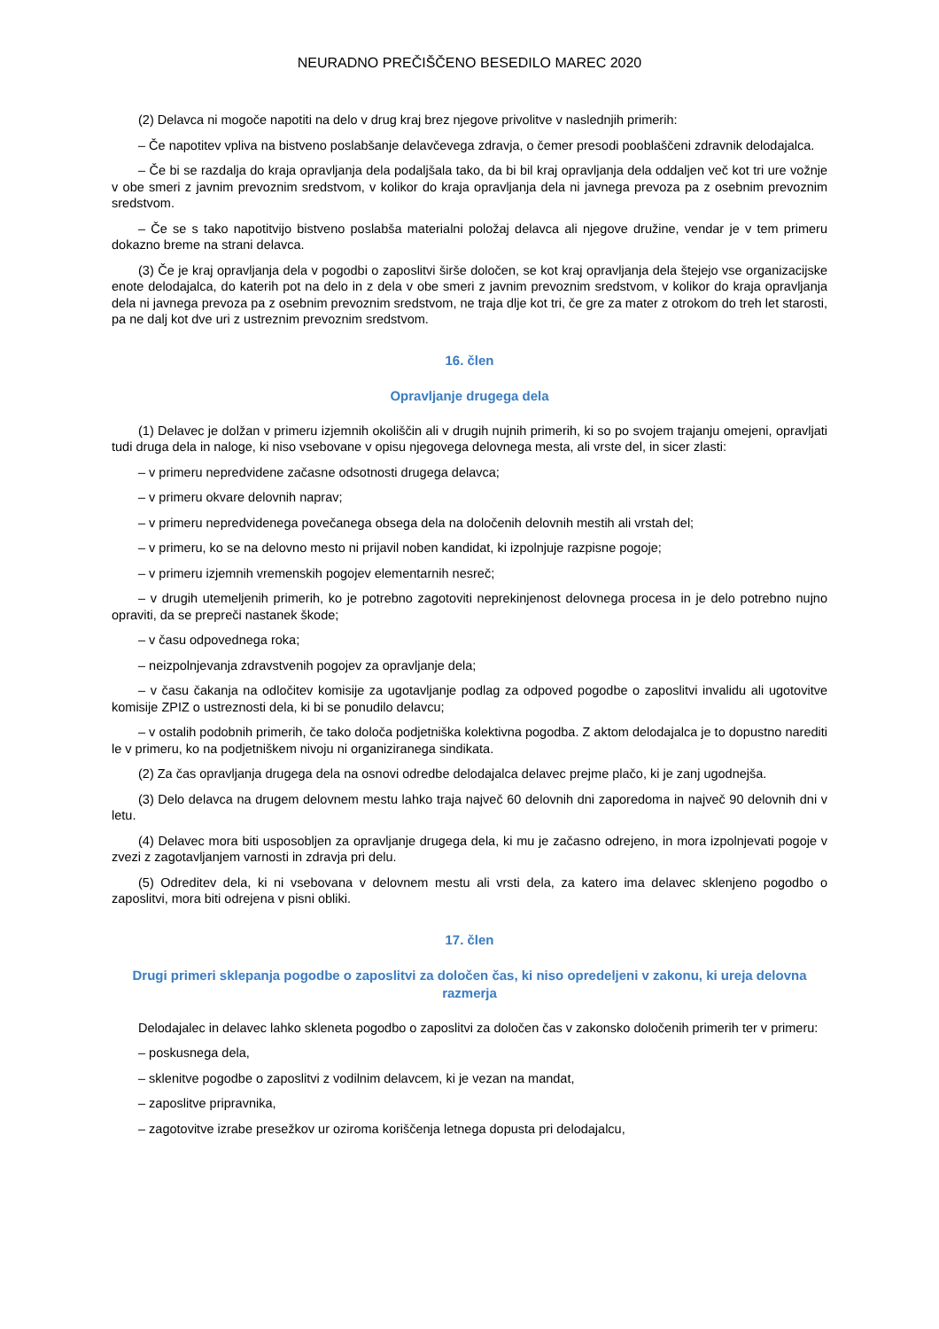NEURADNO PREČIŠČENO BESEDILO MAREC 2020
(2) Delavca ni mogoče napotiti na delo v drug kraj brez njegove privolitve v naslednjih primerih:
– Če napotitev vpliva na bistveno poslabšanje delavčevega zdravja, o čemer presodi pooblaščeni zdravnik delodajalca.
– Če bi se razdalja do kraja opravljanja dela podaljšala tako, da bi bil kraj opravljanja dela oddaljen več kot tri ure vožnje v obe smeri z javnim prevoznim sredstvom, v kolikor do kraja opravljanja dela ni javnega prevoza pa z osebnim prevoznim sredstvom.
– Če se s tako napotitvijo bistveno poslabša materialni položaj delavca ali njegove družine, vendar je v tem primeru dokazno breme na strani delavca.
(3) Če je kraj opravljanja dela v pogodbi o zaposlitvi širše določen, se kot kraj opravljanja dela štejejo vse organizacijske enote delodajalca, do katerih pot na delo in z dela v obe smeri z javnim prevoznim sredstvom, v kolikor do kraja opravljanja dela ni javnega prevoza pa z osebnim prevoznim sredstvom, ne traja dlje kot tri, če gre za mater z otrokom do treh let starosti, pa ne dalj kot dve uri z ustreznim prevoznim sredstvom.
16. člen
Opravljanje drugega dela
(1) Delavec je dolžan v primeru izjemnih okoliščin ali v drugih nujnih primerih, ki so po svojem trajanju omejeni, opravljati tudi druga dela in naloge, ki niso vsebovane v opisu njegovega delovnega mesta, ali vrste del, in sicer zlasti:
– v primeru nepredvidene začasne odsotnosti drugega delavca;
– v primeru okvare delovnih naprav;
– v primeru nepredvidenega povečanega obsega dela na določenih delovnih mestih ali vrstah del;
– v primeru, ko se na delovno mesto ni prijavil noben kandidat, ki izpolnjuje razpisne pogoje;
– v primeru izjemnih vremenskih pogojev elementarnih nesreč;
– v drugih utemeljenih primerih, ko je potrebno zagotoviti neprekinjenost delovnega procesa in je delo potrebno nujno opraviti, da se prepreči nastanek škode;
– v času odpovednega roka;
– neizpolnjevanja zdravstvenih pogojev za opravljanje dela;
– v času čakanja na odločitev komisije za ugotavljanje podlag za odpoved pogodbe o zaposlitvi invalidu ali ugotovitve komisije ZPIZ o ustreznosti dela, ki bi se ponudilo delavcu;
– v ostalih podobnih primerih, če tako določa podjetniška kolektivna pogodba. Z aktom delodajalca je to dopustno narediti le v primeru, ko na podjetniškem nivoju ni organiziranega sindikata.
(2) Za čas opravljanja drugega dela na osnovi odredbe delodajalca delavec prejme plačo, ki je zanj ugodnejša.
(3) Delo delavca na drugem delovnem mestu lahko traja največ 60 delovnih dni zaporedoma in največ 90 delovnih dni v letu.
(4) Delavec mora biti usposobljen za opravljanje drugega dela, ki mu je začasno odrejeno, in mora izpolnjevati pogoje v zvezi z zagotavljanjem varnosti in zdravja pri delu.
(5) Odreditev dela, ki ni vsebovana v delovnem mestu ali vrsti dela, za katero ima delavec sklenjeno pogodbo o zaposlitvi, mora biti odrejena v pisni obliki.
17. člen
Drugi primeri sklepanja pogodbe o zaposlitvi za določen čas, ki niso opredeljeni v zakonu, ki ureja delovna razmerja
Delodajalec in delavec lahko skleneta pogodbo o zaposlitvi za določen čas v zakonsko določenih primerih ter v primeru:
– poskusnega dela,
– sklenitve pogodbe o zaposlitvi z vodilnim delavcem, ki je vezan na mandat,
– zaposlitve pripravnika,
– zagotovitve izrabe presežkov ur oziroma koriščenja letnega dopusta pri delodajalcu,